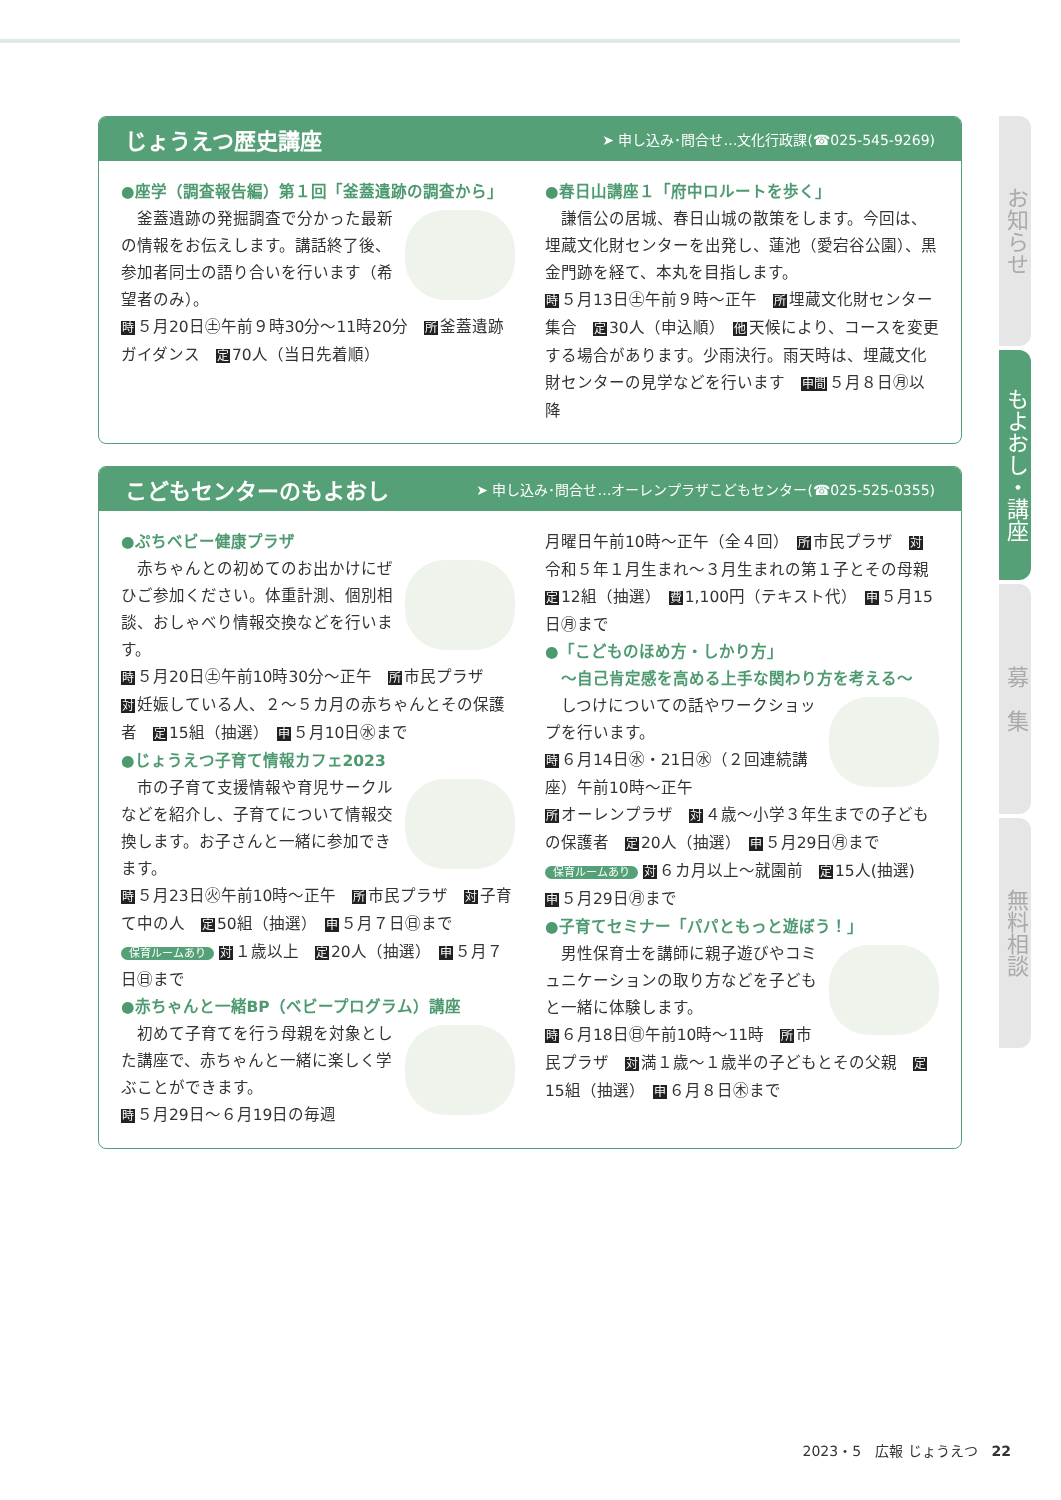じょうえつ歴史講座 ➤ 申し込み･問合せ…文化行政課(☎025-545-9269)
●座学（調査報告編）第１回「釜蓋遺跡の調査から」
　釜蓋遺跡の発掘調査で分かった最新の情報をお伝えします。講話終了後、参加者同士の語り合いを行います（希望者のみ）。
時 ５月20日㊏午前９時30分～11時20分　所 釜蓋遺跡ガイダンス　定 70人（当日先着順）
●春日山講座１「府中ロルートを歩く」
　謙信公の居城、春日山城の散策をします。今回は、埋蔵文化財センターを出発し、蓮池（愛宕谷公園）、黒金門跡を経て、本丸を目指します。
時 ５月13日㊏午前９時～正午　所 埋蔵文化財センター集合　定 30人（申込順）　他 天候により、コースを変更する場合があります。少雨決行。雨天時は、埋蔵文化財センターの見学などを行います　申間 ５月８日㊊以降
こどもセンターのもよおし ➤ 申し込み･問合せ…オーレンプラザこどもセンター(☎025-525-0355)
●ぷちベビー健康プラザ
　赤ちゃんとの初めてのお出かけにぜひご参加ください。体重計測、個別相談、おしゃべり情報交換などを行います。
時 ５月20日㊏午前10時30分～正午　所 市民プラザ　対 妊娠している人、２～５カ月の赤ちゃんとその保護者　定 15組（抽選）　申 ５月10日㊌まで
●じょうえつ子育て情報カフェ2023
　市の子育て支援情報や育児サークルなどを紹介し、子育てについて情報交換します。お子さんと一緒に参加できます。
時 ５月23日㊋午前10時～正午　所 市民プラザ　対 子育て中の人　定 50組（抽選）　申 ５月７日㊐まで
保育ルームあり 対 １歳以上　定 20人（抽選）　申 ５月７日㊐まで
●赤ちゃんと一緒BP（ベビープログラム）講座
　初めて子育てを行う母親を対象とした講座で、赤ちゃんと一緒に楽しく学ぶことができます。
時 ５月29日～６月19日の毎週
月曜日午前10時～正午（全４回）　所 市民プラザ　対 令和５年１月生まれ～３月生まれの第１子とその母親　定 12組（抽選）　費 1,100円（テキスト代）　申 ５月15日㊊まで
●「こどものほめ方・しかり方」
　～自己肯定感を高める上手な関わり方を考える～
　しつけについての話やワークショップを行います。
時 ６月14日㊌・21日㊌（２回連続講座）午前10時～正午
所オーレンプラザ　対 ４歳～小学３年生までの子どもの保護者　定 20人（抽選）　申 ５月29日㊊まで
保育ルームあり 対 ６カ月以上～就園前　定 15人(抽選)　申 ５月29日㊊まで
●子育てセミナー「パパともっと遊ぼう！」
　男性保育士を講師に親子遊びやコミュニケーションの取り方などを子どもと一緒に体験します。
時 ６月18日㊐午前10時～11時　所 市民プラザ　対 満１歳～１歳半の子どもとその父親　定 15組（抽選）　申 ６月８日㊍まで
お知らせ
もよおし・講座
募　集
無料相談
2023・5　広報 じょうえつ　22